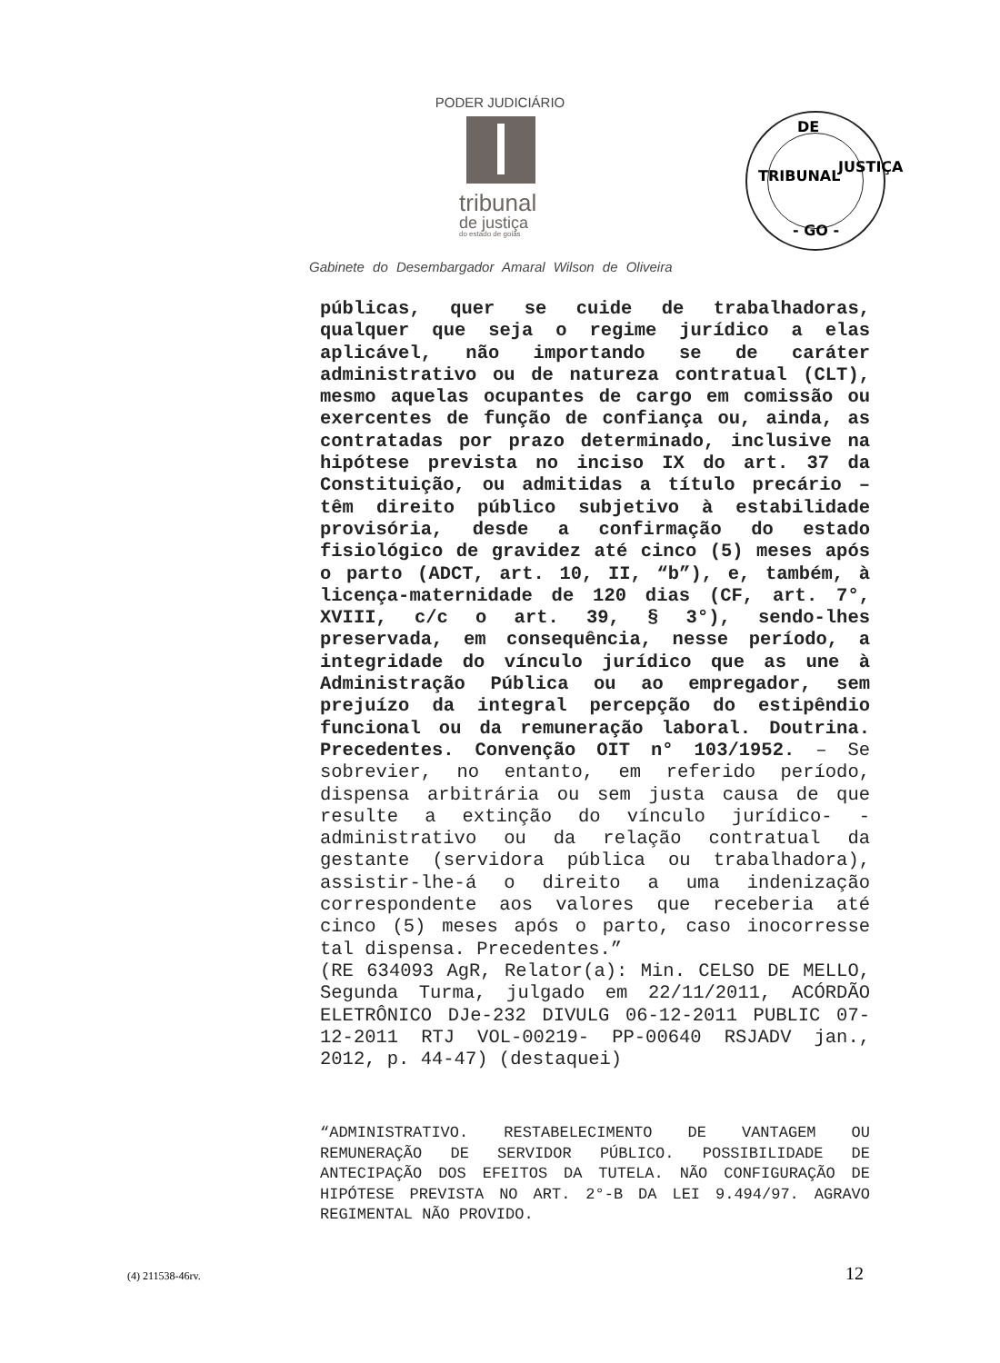PODER JUDICIÁRIO
tribunal
de justiça
do estado de goiás
DE
TRIBUNAL
JUSTIÇA
- GO -
Gabinete do Desembargador Amaral Wilson de Oliveira
públicas, quer se cuide de trabalhadoras, qualquer que seja o regime jurídico a elas aplicável, não importando se de caráter administrativo ou de natureza contratual (CLT), mesmo aquelas ocupantes de cargo em comissão ou exercentes de função de confiança ou, ainda, as contratadas por prazo determinado, inclusive na hipótese prevista no inciso IX do art. 37 da Constituição, ou admitidas a título precário – têm direito público subjetivo à estabilidade provisória, desde a confirmação do estado fisiológico de gravidez até cinco (5) meses após o parto (ADCT, art. 10, II, “b”), e, também, à licença-maternidade de 120 dias (CF, art. 7°, XVIII, c/c o art. 39, § 3°), sendo-lhes preservada, em consequência, nesse período, a integridade do vínculo jurídico que as une à Administração Pública ou ao empregador, sem prejuízo da integral percepção do estipêndio funcional ou da remuneração laboral. Doutrina. Precedentes. Convenção OIT n° 103/1952. – Se sobrevier, no entanto, em referido período, dispensa arbitrária ou sem justa causa de que resulte a extinção do vínculo jurídico- -administrativo ou da relação contratual da gestante (servidora pública ou trabalhadora), assistir-lhe-á o direito a uma indenização correspondente aos valores que receberia até cinco (5) meses após o parto, caso inocorresse tal dispensa. Precedentes.”
(RE 634093 AgR, Relator(a): Min. CELSO DE MELLO, Segunda Turma, julgado em 22/11/2011, ACÓRDÃO ELETRÔNICO DJe-232 DIVULG 06-12-2011 PUBLIC 07-12-2011 RTJ VOL-00219- PP-00640 RSJADV jan., 2012, p. 44-47) (destaquei)
“ADMINISTRATIVO. RESTABELECIMENTO DE VANTAGEM OU REMUNERAÇÃO DE SERVIDOR PÚBLICO. POSSIBILIDADE DE ANTECIPAÇÃO DOS EFEITOS DA TUTELA. NÃO CONFIGURAÇÃO DE HIPÓTESE PREVISTA NO ART. 2°-B DA LEI 9.494/97. AGRAVO REGIMENTAL NÃO PROVIDO.
(4) 211538-46rv. 12